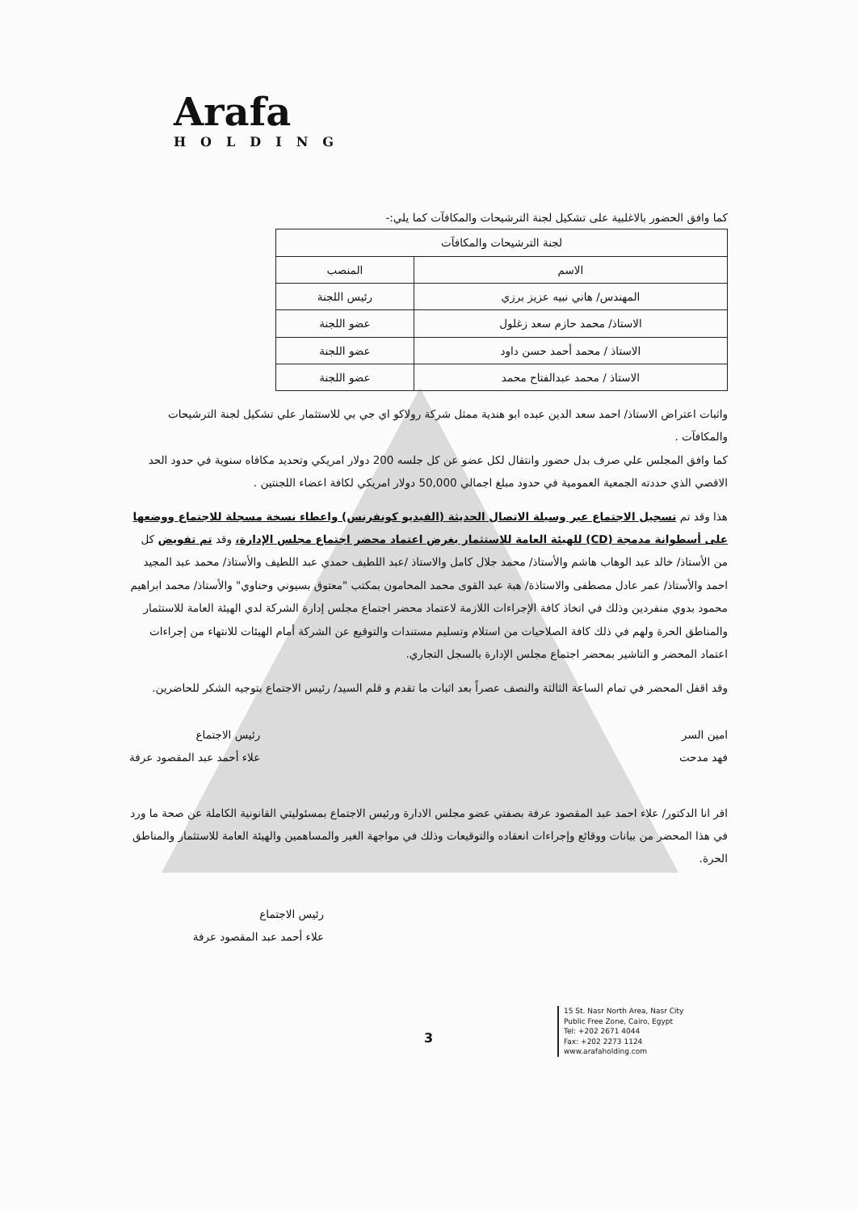Arafa
HOLDING
كما وافق الحضور بالاغلبية على تشكيل لجنة الترشيحات والمكافآت كما يلي:-
| لجنة الترشيحات والمكافآت | |
| --- | --- |
| الاسم | المنصب |
| المهندس/ هاني نبيه عزيز برزي | رئيس اللجنة |
| الاستاذ/ محمد حازم سعد زغلول | عضو اللجنة |
| الاستاذ / محمد أحمد حسن داود | عضو اللجنة |
| الاستاذ / محمد عبدالفتاح محمد | عضو اللجنة |
واثبات اعتراض الاستاذ/ احمد سعد الدين عبده ابو هندية ممثل شركة رولاكو اي جي بي للاستثمار علي تشكيل لجنة الترشيحات والمكافآت .
كما وافق المجلس علي صرف بدل حضور وانتقال لكل عضو عن كل جلسه 200 دولار امريكي وتحديد مكافاه سنوية في حدود الحد الاقصي الذي حددته الجمعية العمومية في حدود مبلغ اجمالي 50,000 دولار امريكي لكافة اعضاء اللجنتين .
هذا وقد تم تسجيل الاجتماع عبر وسيلة الاتصال الحديثة (الفيديو كونفرنس) واعطاء نسخة مسجلة للاجتماع ووضعها على أسطوانة مدمجة (CD) للهيئة العامة للاستثمار بغرض اعتماد محضر اجتماع مجلس الإدارة، وقد تم تفويض كل من الأستاذ/ خالد عبد الوهاب هاشم والأستاذ/ محمد جلال كامل والاستاذ /عبد اللطيف حمدي عبد اللطيف والأستاذ/ محمد عبد المجيد احمد والأستاذ/ عمر عادل مصطفى والاستاذة/ هبة عبد القوى محمد المحامون بمكتب "معتوق بسيوني وحناوي" والأستاذ/ محمد ابراهيم محمود بدوي منفردين وذلك في اتخاذ كافة الإجراءات اللازمة لاعتماد محضر اجتماع مجلس إدارة الشركة لدي الهيئة العامة للاستثمار والمناطق الحرة ولهم في ذلك كافة الصلاحيات من استلام وتسليم مستندات والتوقيع عن الشركة أمام الهيئات للانتهاء من إجراءات اعتماد المحضر و التاشير بمحضر اجتماع مجلس الإدارة بالسجل التجاري.
وقد اقفل المحضر في تمام الساعة الثالثة والنصف عصراً بعد اثبات ما تقدم و قلم السيد/ رئيس الاجتماع بتوجيه الشكر للحاضرين.
امين السر
فهد مدحت
رئيس الاجتماع
علاء أحمد عبد المقصود عرفة
اقر انا الدكتور/ علاء احمد عبد المقصود عرفة بصفتي عضو مجلس الادارة ورئيس الاجتماع بمسئوليتي القانونية الكاملة عن صحة ما ورد في هذا المحضر من بيانات ووقائع وإجراءات انعقاده والتوقيعات وذلك في مواجهة الغير والمساهمين والهيئة العامة للاستثمار والمناطق الحرة.
رئيس الاجتماع
علاء أحمد عبد المقصود عرفة
3
15 St. Nasr North Area, Nasr City
Public Free Zone, Cairo, Egypt
Tel: +202 2671 4044
Fax: +202 2273 1124
www.arafaholding.com